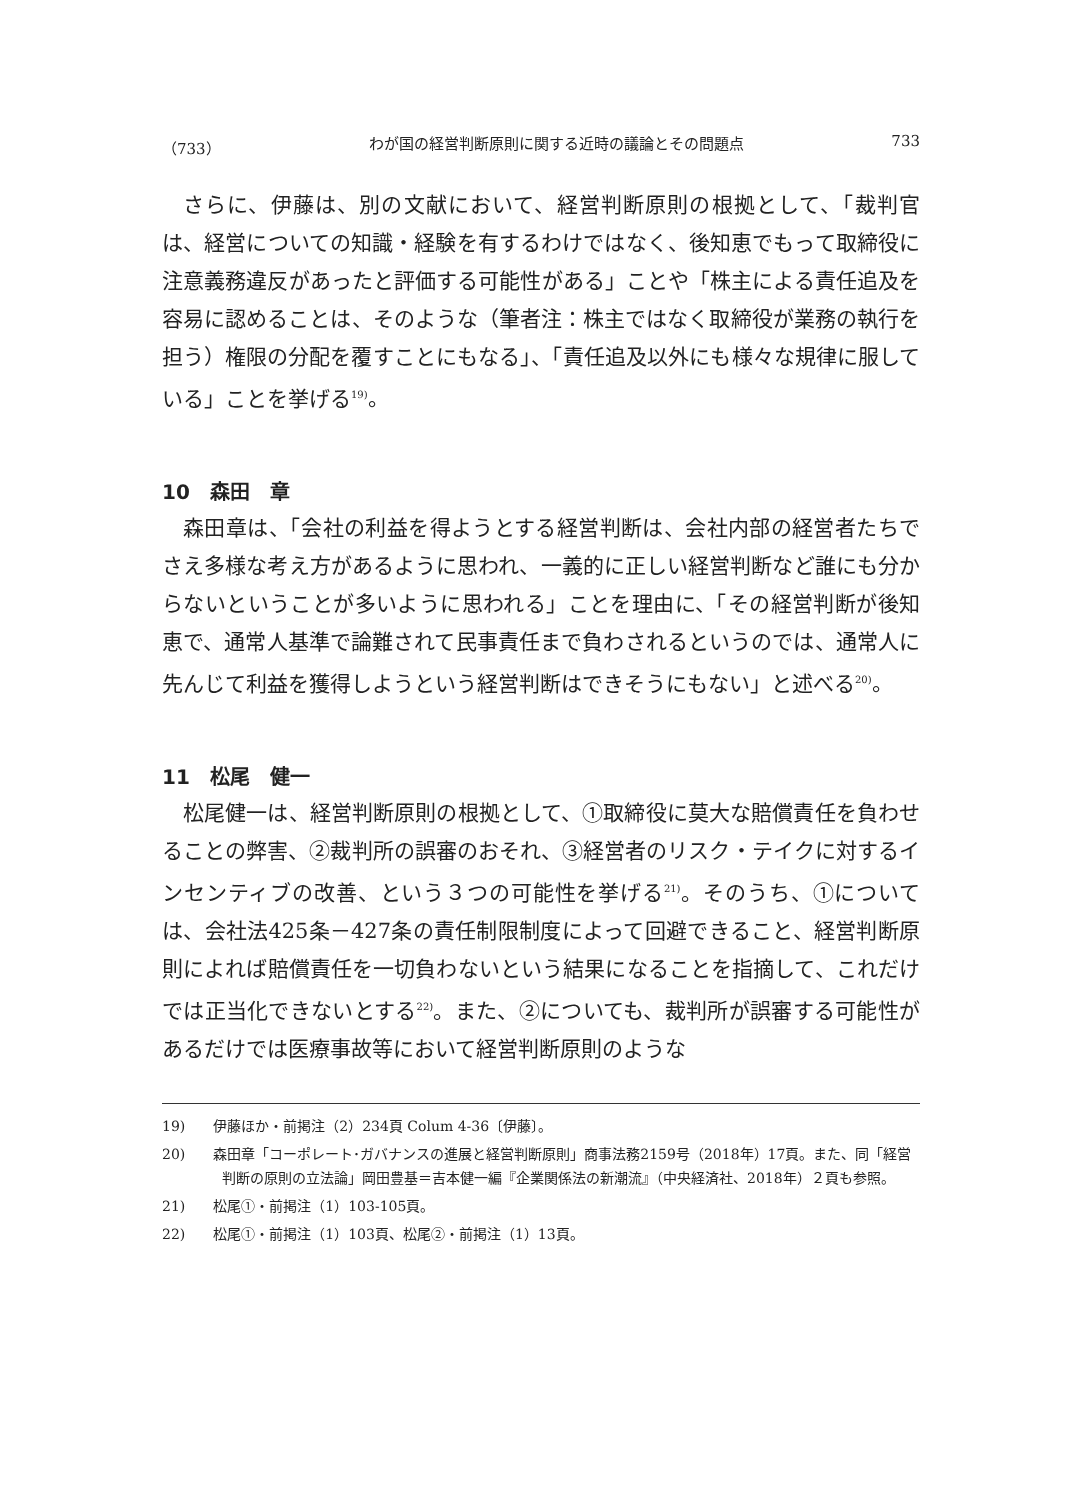（733） わが国の経営判断原則に関する近時の議論とその問題点 733
さらに、伊藤は、別の文献において、経営判断原則の根拠として、「裁判官は、経営についての知識・経験を有するわけではなく、後知恵でもって取締役に注意義務違反があったと評価する可能性がある」ことや「株主による責任追及を容易に認めることは、そのような（筆者注：株主ではなく取締役が業務の執行を担う）権限の分配を覆すことにもなる」、「責任追及以外にも様々な規律に服している」ことを挙げる<sup>19)</sup>。
10　森田　章
森田章は、「会社の利益を得ようとする経営判断は、会社内部の経営者たちでさえ多様な考え方があるように思われ、一義的に正しい経営判断など誰にも分からないということが多いように思われる」ことを理由に、「その経営判断が後知恵で、通常人基準で論難されて民事責任まで負わされるというのでは、通常人に先んじて利益を獲得しようという経営判断はできそうにもない」と述べる<sup>20)</sup>。
11　松尾　健一
松尾健一は、経営判断原則の根拠として、①取締役に莫大な賠償責任を負わせることの弊害、②裁判所の誤審のおそれ、③経営者のリスク・テイクに対するインセンティブの改善、という３つの可能性を挙げる<sup>21)</sup>。そのうち、①については、会社法425条－427条の責任制限制度によって回避できること、経営判断原則によれば賠償責任を一切負わないという結果になることを指摘して、これだけでは正当化できないとする<sup>22)</sup>。また、②についても、裁判所が誤審する可能性があるだけでは医療事故等において経営判断原則のような
19)　　伊藤ほか・前掲注（2）234頁 Colum 4-36〔伊藤〕。
20)　　森田章「コーポレート･ガバナンスの進展と経営判断原則」商事法務2159号（2018年）17頁。また、同「経営判断の原則の立法論」岡田豊基＝吉本健一編『企業関係法の新潮流』（中央経済社、2018年）２頁も参照。
21)　　松尾①・前掲注（1）103-105頁。
22)　　松尾①・前掲注（1）103頁、松尾②・前掲注（1）13頁。